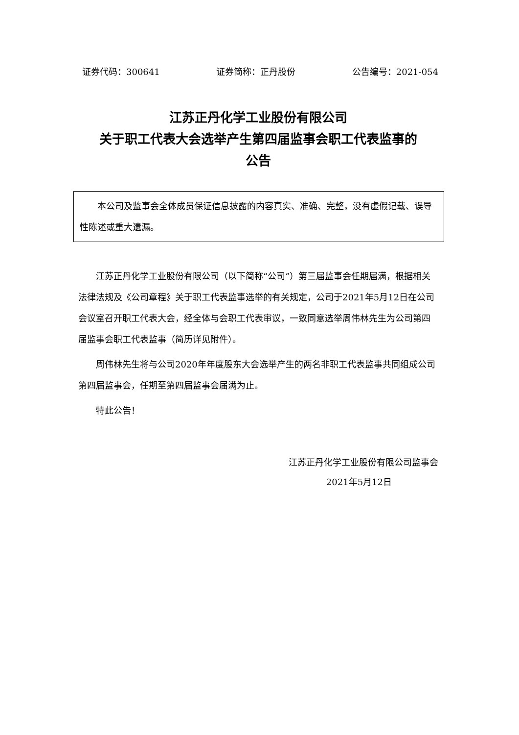证券代码：300641 证券简称：正丹股份 公告编号：2021-054
江苏正丹化学工业股份有限公司
关于职工代表大会选举产生第四届监事会职工代表监事的
公告
本公司及监事会全体成员保证信息披露的内容真实、准确、完整，没有虚假记载、误导性陈述或重大遗漏。
江苏正丹化学工业股份有限公司（以下简称“公司”）第三届监事会任期届满，根据相关法律法规及《公司章程》关于职工代表监事选举的有关规定，公司于2021年5月12日在公司会议室召开职工代表大会，经全体与会职工代表审议，一致同意选举周伟林先生为公司第四届监事会职工代表监事（简历详见附件）。
周伟林先生将与公司2020年年度股东大会选举产生的两名非职工代表监事共同组成公司第四届监事会，任期至第四届监事会届满为止。
特此公告！
江苏正丹化学工业股份有限公司监事会
2021年5月12日